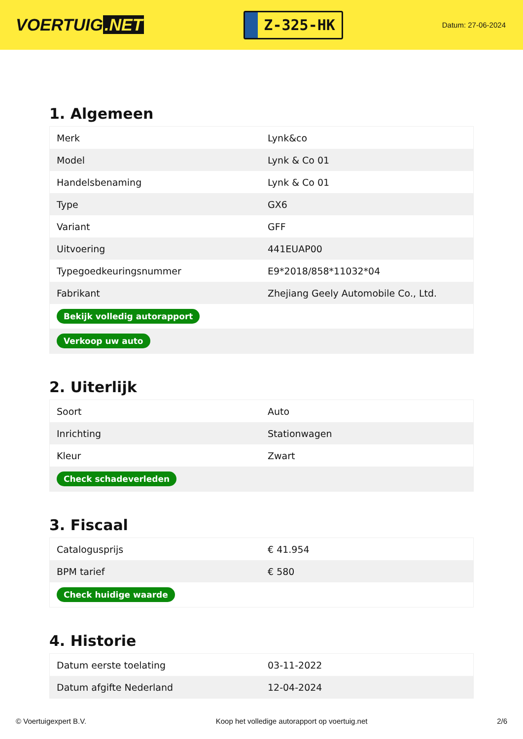VOERTUIG.NET
Z-325-HK
Datum: 27-06-2024
1. Algemeen
| Merk | Lynk&co |
| Model | Lynk & Co 01 |
| Handelsbenaming | Lynk & Co 01 |
| Type | GX6 |
| Variant | GFF |
| Uitvoering | 441EUAP00 |
| Typegoedkeuringsnummer | E9*2018/858*11032*04 |
| Fabrikant | Zhejiang Geely Automobile Co., Ltd. |
| Bekijk volledig autorapport | |
| Verkoop uw auto | |
2. Uiterlijk
| Soort | Auto |
| Inrichting | Stationwagen |
| Kleur | Zwart |
| Check schadeverleden | |
3. Fiscaal
| Catalogusprijs | € 41.954 |
| BPM tarief | € 580 |
| Check huidige waarde | |
4. Historie
| Datum eerste toelating | 03-11-2022 |
| Datum afgifte Nederland | 12-04-2024 |
© Voertuigexpert B.V. Koop het volledige autorapport op voertuig.net 2/6